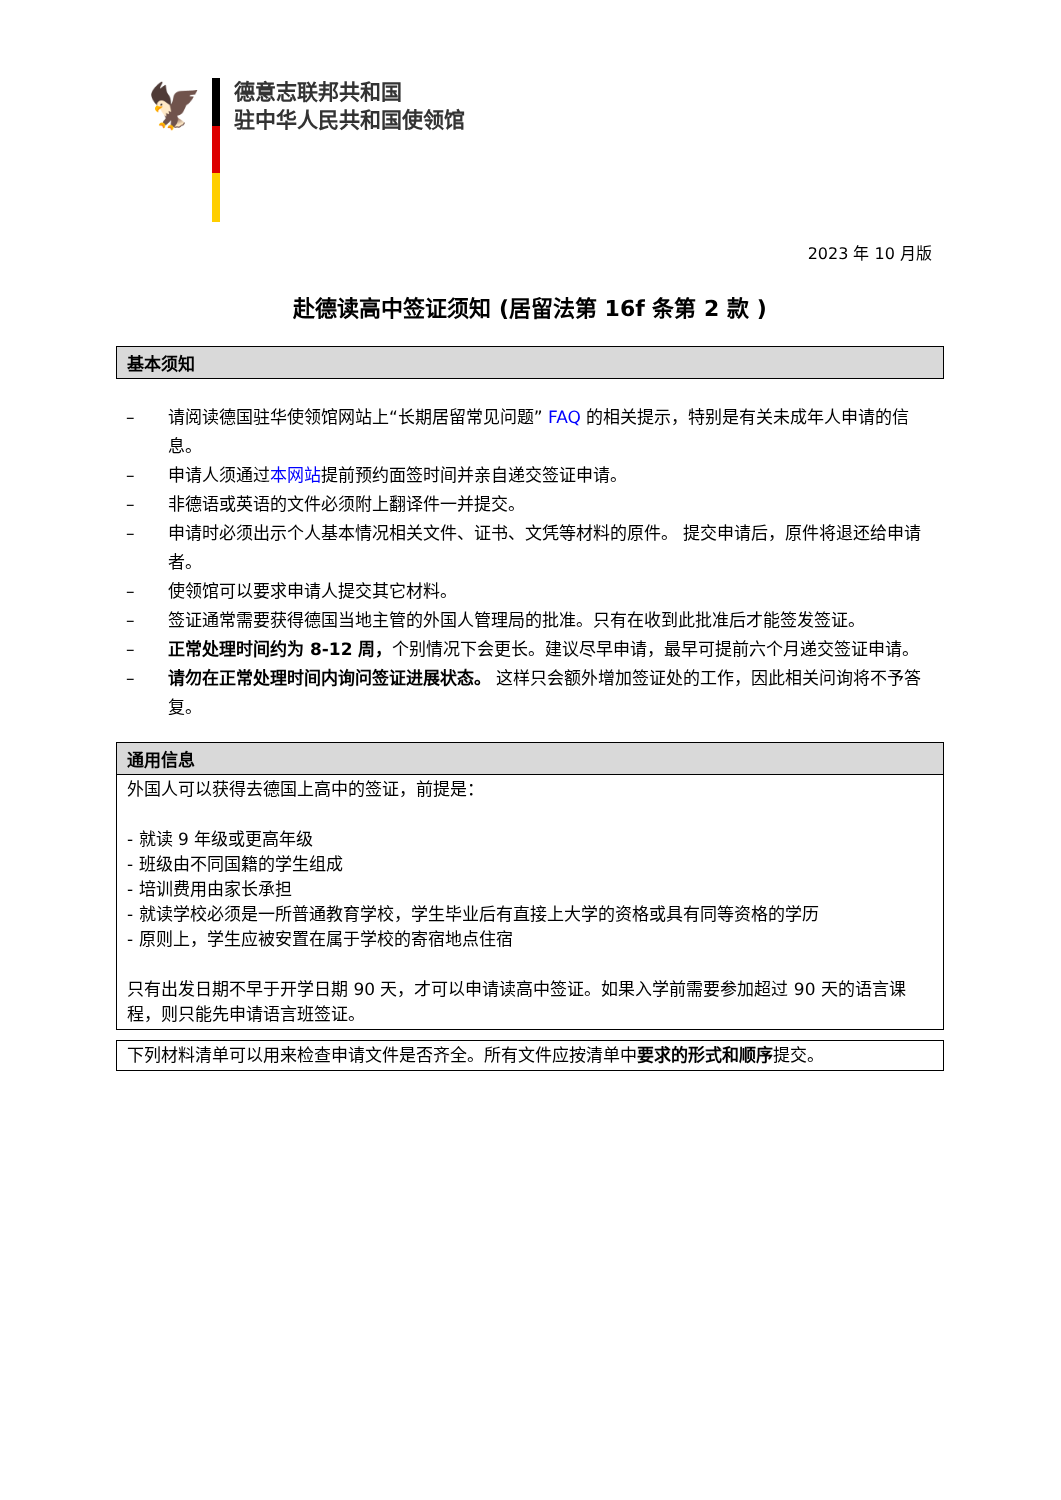🦅
德意志联邦共和国
驻中华人民共和国使领馆
2023 年 10 月版
赴德读高中签证须知 (居留法第 16f 条第 2 款 )
基本须知
– 请阅读德国驻华使领馆网站上“长期居留常见问题” FAQ 的相关提示，特别是有关未成年人申请的信息。
– 申请人须通过本网站提前预约面签时间并亲自递交签证申请。
– 非德语或英语的文件必须附上翻译件一并提交。
– 申请时必须出示个人基本情况相关文件、证书、文凭等材料的原件。 提交申请后，原件将退还给申请者。
– 使领馆可以要求申请人提交其它材料。
– 签证通常需要获得德国当地主管的外国人管理局的批准。只有在收到此批准后才能签发签证。
– 正常处理时间约为 8-12 周，个别情况下会更长。建议尽早申请，最早可提前六个月递交签证申请。
– 请勿在正常处理时间内询问签证进展状态。 这样只会额外增加签证处的工作，因此相关问询将不予答复。
通用信息
外国人可以获得去德国上高中的签证，前提是：
- 就读 9 年级或更高年级
- 班级由不同国籍的学生组成
- 培训费用由家长承担
- 就读学校必须是一所普通教育学校，学生毕业后有直接上大学的资格或具有同等资格的学历
- 原则上，学生应被安置在属于学校的寄宿地点住宿
只有出发日期不早于开学日期 90 天，才可以申请读高中签证。如果入学前需要参加超过 90 天的语言课程，则只能先申请语言班签证。
下列材料清单可以用来检查申请文件是否齐全。所有文件应按清单中要求的形式和顺序提交。